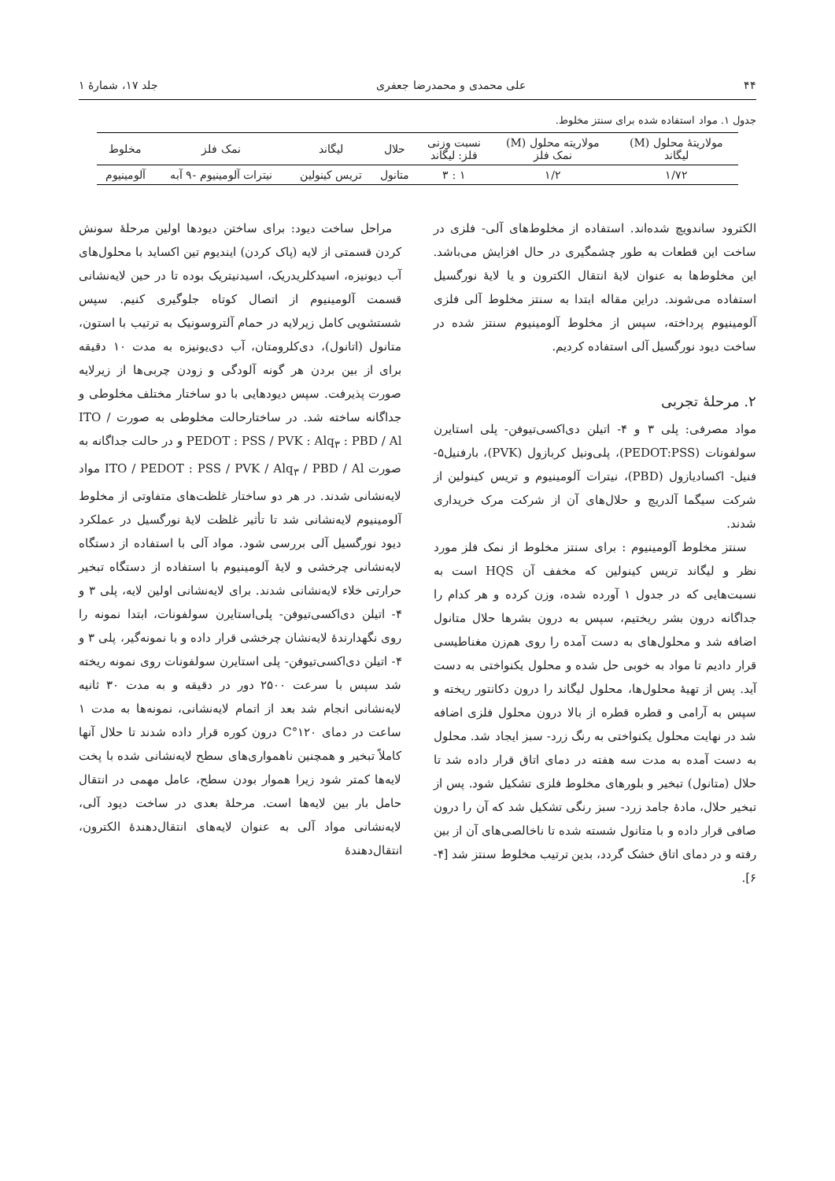۴۴ علی محمدی و محمدرضا جعفری جلد ۱۷، شمارهٔ ۱
جدول ۱. مواد استفاده شده برای سنتز مخلوط.
| مولاریتهٔ محلول (M) لیگاند | مولاریته محلول (M) نمک فلز | نسبت وزنی فلز: لیگاند | حلال | لیگاند | نمک فلز | مخلوط |
| --- | --- | --- | --- | --- | --- | --- |
| ۱/۷۲ | ۱/۲ | ۱ : ۳ | متانول | تریس کینولین | نیترات آلومینیوم -۹ آبه | آلومینیوم |
الکترود ساندویچ شده‌اند. استفاده از مخلوط‌های آلی- فلزی در ساخت این قطعات به طور چشمگیری در حال افزایش می‌باشد. این مخلوط‌ها به عنوان لایهٔ انتقال الکترون و یا لایهٔ نورگسیل استفاده می‌شوند. دراین مقاله ابتدا به سنتز مخلوط آلی فلزی آلومینیوم پرداخته، سپس از مخلوط آلومینیوم سنتز شده در ساخت دیود نورگسیل آلی استفاده کردیم.
۲. مرحلهٔ تجربی
مواد مصرفی: پلی ۳ و ۴- اتیلن دی‌اکسی‌تیوفن- پلی استایرن سولفونات (PEDOT:PSS)، پلی‌ونیل کربازول (PVK)، بارفنیل۵- فنیل- اکسادیازول (PBD)، نیترات آلومینیوم و تریس کینولین از شرکت سیگما آلدریچ و حلال‌های آن از شرکت مرک خریداری شدند.
سنتز مخلوط آلومینیوم : برای سنتز مخلوط از نمک فلز مورد نظر و لیگاند تریس کینولین که مخفف آن HQS است به نسبت‌هایی که در جدول ۱ آورده شده، وزن کرده و هر کدام را جداگانه درون بشر ریختیم، سپس به درون بشرها حلال متانول اضافه شد و محلول‌های به دست آمده را روی هم‌زن مغناطیسی قرار دادیم تا مواد به خوبی حل شده و محلول یکنواختی به دست آید. پس از تهیهٔ محلول‌ها، محلول لیگاند را درون دکانتور ریخته و سپس به آرامی و قطره قطره از بالا درون محلول فلزی اضافه شد در نهایت محلول یکنواختی به رنگ زرد- سبز ایجاد شد. محلول به دست آمده به مدت سه هفته در دمای اتاق قرار داده شد تا حلال (متانول) تبخیر و بلورهای مخلوط فلزی تشکیل شود. پس از تبخیر حلال، مادهٔ جامد زرد- سبز رنگی تشکیل شد که آن را درون صافی قرار داده و با متانول شسته شده تا ناخالصی‌های آن از بین رفته و در دمای اتاق خشک گردد، بدین ترتیب مخلوط سنتز شد [۴- ۶].
مراحل ساخت دیود: برای ساختن دیودها اولین مرحلهٔ سونش کردن قسمتی از لایه (پاک کردن) ایندیوم تین اکساید با محلول‌های آب دیونیزه، اسیدکلریدریک، اسیدنیتریک بوده تا در حین لایه‌نشانی قسمت آلومینیوم از اتصال کوتاه جلوگیری کنیم. سپس شستشویی کامل زیرلایه در حمام آلتروسونیک به ترتیب با استون، متانول (اتانول)، دی‌کلرومتان، آب دی‌یونیزه به مدت ۱۰ دقیقه برای از بین بردن هر گونه آلودگی و زودن چربی‌ها از زیرلایه صورت پذیرفت. سپس دیودهایی با دو ساختار مختلف مخلوطی و جداگانه ساخته شد. در ساختارحالت مخلوطی به صورت ITO / PEDOT : PSS / PVK : Alq<sub>۳</sub> : PBD / Al و در حالت جداگانه به صورت ITO / PEDOT : PSS / PVK / Alq<sub>۳</sub> / PBD / Al مواد لایه‌نشانی شدند. در هر دو ساختار غلظت‌های متفاوتی از مخلوط آلومینیوم لایه‌نشانی شد تا تأثیر غلظت لایهٔ نورگسیل در عملکرد دیود نورگسیل آلی بررسی شود. مواد آلی با استفاده از دستگاه لایه‌نشانی چرخشی و لایهٔ آلومینیوم با استفاده از دستگاه تبخیر حرارتی خلاء لایه‌نشانی شدند. برای لایه‌نشانی اولین لایه، پلی ۳ و ۴- اتیلن دی‌اکسی‌تیوفن- پلی‌استایرن سولفونات، ابتدا نمونه را روی نگهدارندهٔ لایه‌نشان چرخشی قرار داده و با نمونه‌گیر، پلی ۳ و ۴- اتیلن دی‌اکسی‌تیوفن- پلی استایرن سولفونات روی نمونه ریخته شد سپس با سرعت ۲۵۰۰ دور در دقیقه و به مدت ۳۰ ثانیه لایه‌نشانی انجام شد بعد از اتمام لایه‌نشانی، نمونه‌ها به مدت ۱ ساعت در دمای ۱۲۰°C درون کوره قرار داده شدند تا حلال آنها کاملاً تبخیر و همچنین ناهمواری‌های سطح لایه‌نشانی شده با پخت لایه‌ها کمتر شود زیرا هموار بودن سطح، عامل مهمی در انتقال حامل بار بین لایه‌ها است. مرحلهٔ بعدی در ساخت دیود آلی، لایه‌نشانی مواد آلی به عنوان لایه‌های انتقال‌دهندهٔ الکترون، انتقال‌دهندهٔ